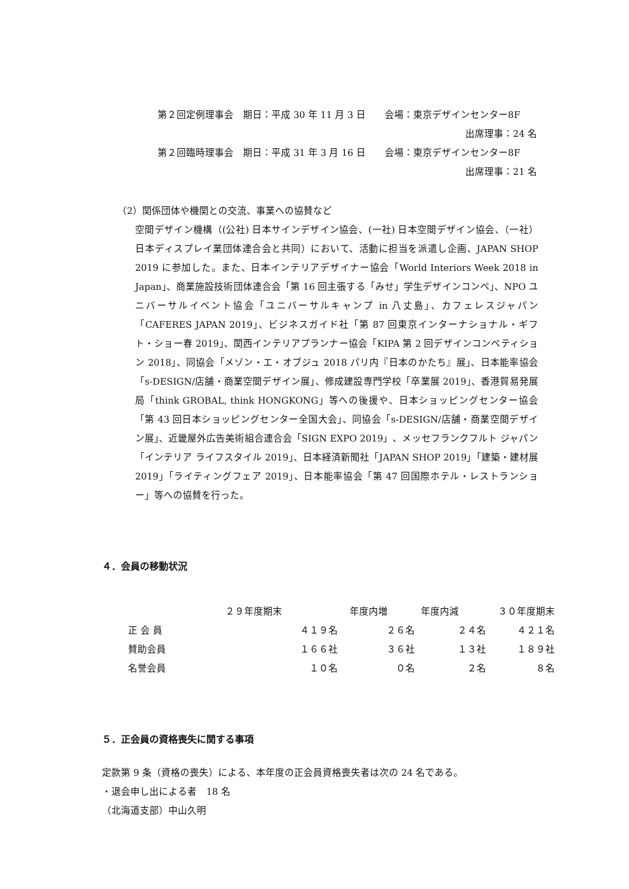第２回定例理事会　期日：平成 30 年 11 月 3 日　　会場：東京デザインセンター8F
出席理事：24 名
第２回臨時理事会　期日：平成 31 年 3 月 16 日　　会場：東京デザインセンター8F
出席理事：21 名
（2）関係団体や機関との交流、事業への協賛など
空間デザイン機構（(公社) 日本サインデザイン協会、(一社) 日本空間デザイン協会、（一社）日本ディスプレイ業団体連合会と共同）において、活動に担当を派遣し企画、JAPAN SHOP 2019 に参加した。また、日本インテリアデザイナー協会「World Interiors Week 2018 in Japan」、商業施設技術団体連合会「第 16 回主張する「みせ」学生デザインコンペ」、NPO ユニバーサルイベント協会「ユニバーサルキャンプ in 八丈島」、カフェレスジャパン「CAFERES JAPAN 2019」、ビジネスガイド社「第 87 回東京インターナショナル・ギフト・ショー春 2019」、関西インテリアプランナー協会「KIPA 第 2 回デザインコンペティション 2018」、同協会「メゾン・エ・オブジュ 2018 パリ内『日本のかたち』展」、日本能率協会「s-DESIGN/店舗・商業空間デザイン展」、修成建設専門学校「卒業展 2019」、香港貿易発展局「think GROBAL, think HONGKONG」等への後援や、日本ショッピングセンター協会「第 43 回日本ショッピングセンター全国大会」、同協会「s-DESIGN/店舗・商業空間デザイン展」、近畿屋外広告美術組合連合会「SIGN EXPO 2019」、メッセフランクフルト ジャパン「インテリア ライフスタイル 2019」、日本経済新聞社「JAPAN SHOP 2019」「建築・建材展 2019」「ライティングフェア 2019」、日本能率協会「第 47 回国際ホテル・レストランショー」等への協賛を行った。
４．会員の移動状況
| | ２９年度期末 | 年度内増 | 年度内減 | ３０年度期末 |
| 正 会 員 | ４１９名 | ２６名 | ２４名 | ４２１名 |
| 賛助会員 | １６６社 | ３６社 | １３社 | １８９社 |
| 名誉会員 | １０名 | ０名 | ２名 | ８名 |
５．正会員の資格喪失に関する事項
定款第 9 条（資格の喪失）による、本年度の正会員資格喪失者は次の 24 名である。
・退会申し出による者　18 名
（北海道支部）中山久明